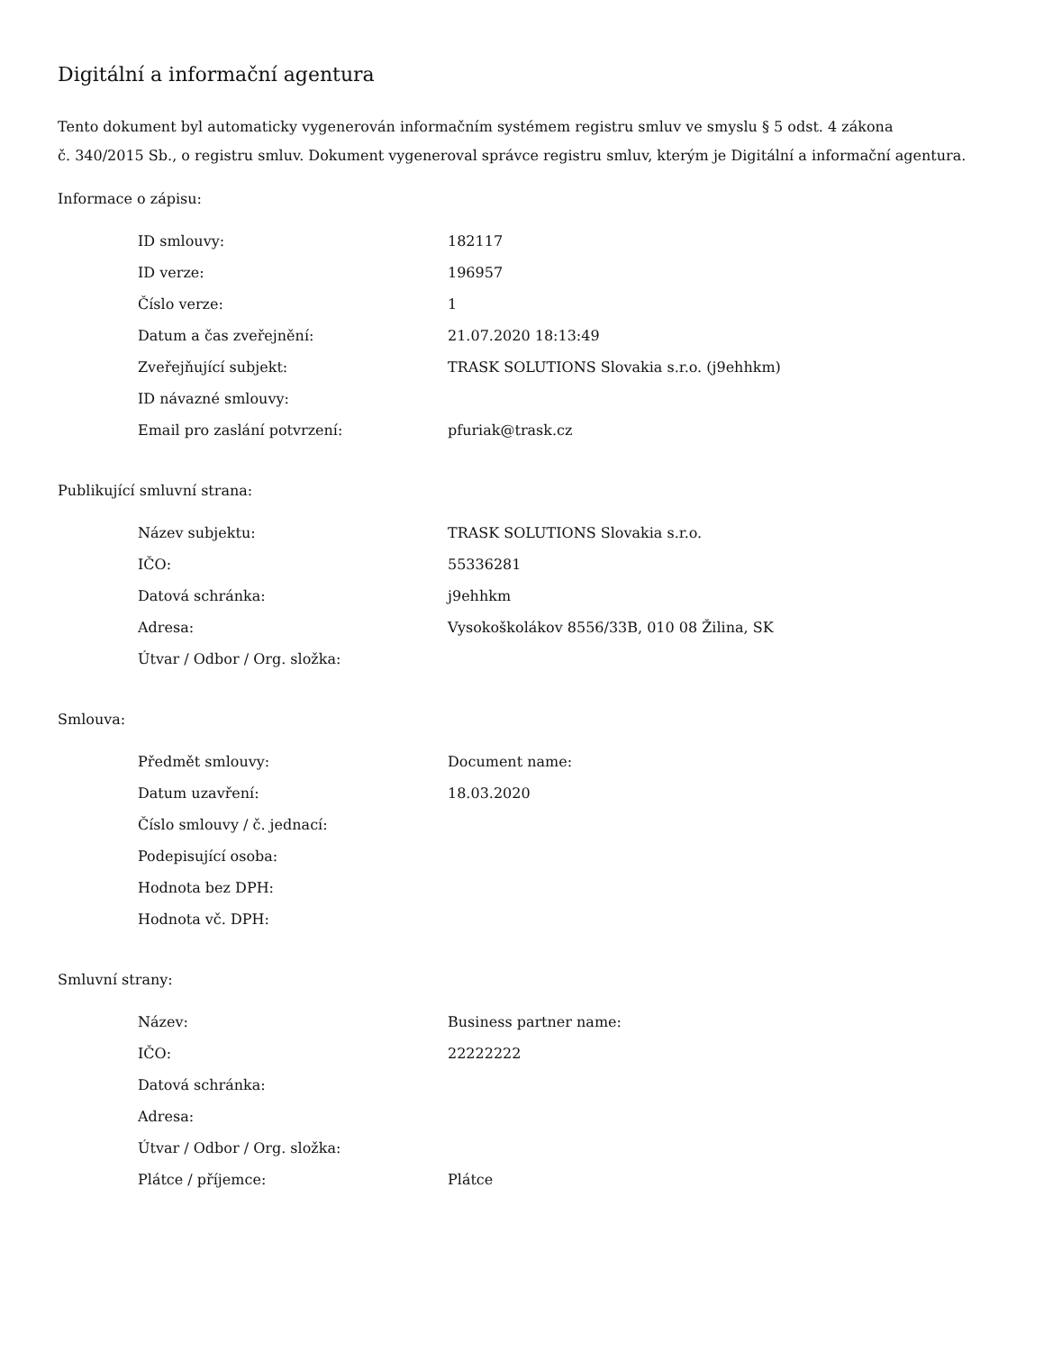Digitální a informační agentura
Tento dokument byl automaticky vygenerován informačním systémem registru smluv ve smyslu § 5 odst. 4 zákona
č. 340/2015 Sb., o registru smluv. Dokument vygeneroval správce registru smluv, kterým je Digitální a informační agentura.
Informace o zápisu:
| ID smlouvy: | 182117 |
| ID verze: | 196957 |
| Číslo verze: | 1 |
| Datum a čas zveřejnění: | 21.07.2020 18:13:49 |
| Zveřejňující subjekt: | TRASK SOLUTIONS Slovakia s.r.o. (j9ehhkm) |
| ID návazné smlouvy: | |
| Email pro zaslání potvrzení: | pfuriak@trask.cz |
Publikující smluvní strana:
| Název subjektu: | TRASK SOLUTIONS Slovakia s.r.o. |
| IČO: | 55336281 |
| Datová schránka: | j9ehhkm |
| Adresa: | Vysokoškolákov 8556/33B, 010 08 Žilina, SK |
| Útvar / Odbor / Org. složka: | |
Smlouva:
| Předmět smlouvy: | Document name: |
| Datum uzavření: | 18.03.2020 |
| Číslo smlouvy / č. jednací: | |
| Podepisující osoba: | |
| Hodnota bez DPH: | |
| Hodnota vč. DPH: | |
Smluvní strany:
| Název: | Business partner name: |
| IČO: | 22222222 |
| Datová schránka: | |
| Adresa: | |
| Útvar / Odbor / Org. složka: | |
| Plátce / příjemce: | Plátce |